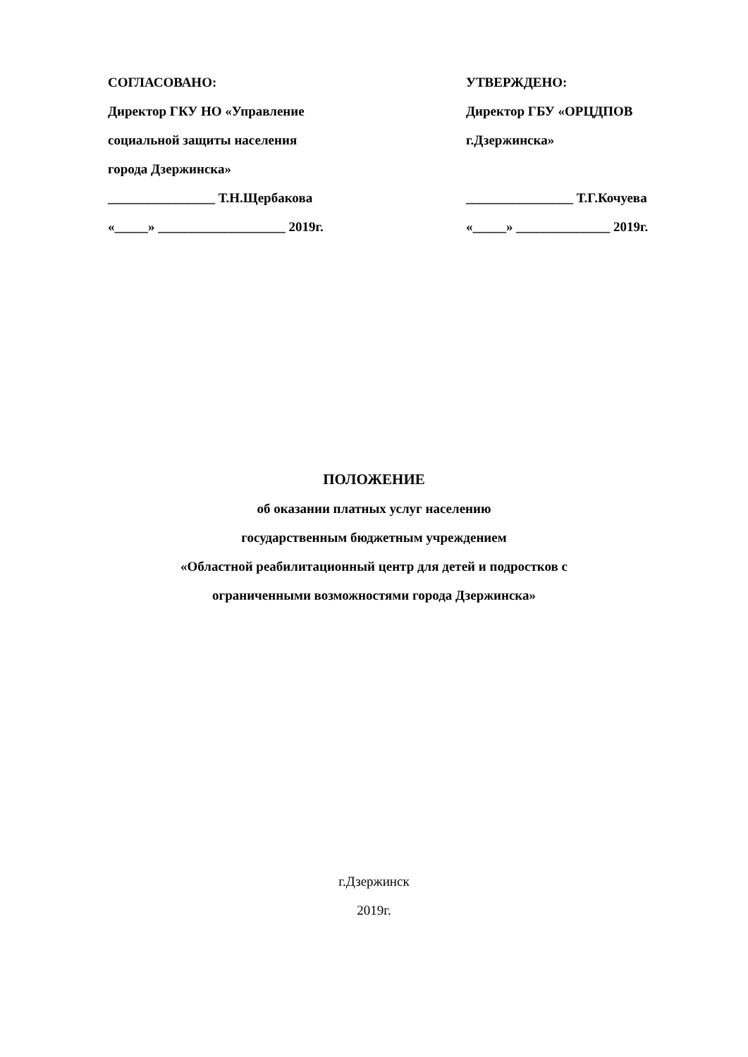СОГЛАСОВАНО:
Директор ГКУ НО «Управление
социальной защиты населения
города Дзержинска»
________________ Т.Н.Щербакова
«_____» ___________________ 2019г.
УТВЕРЖДЕНО:
Директор ГБУ «ОРЦДПОВ
г.Дзержинска»
________________ Т.Г.Кочуева
«_____» ______________ 2019г.
ПОЛОЖЕНИЕ
об оказании платных услуг населению
государственным бюджетным учреждением
«Областной реабилитационный центр для детей и подростков с
ограниченными возможностями города Дзержинска»
г.Дзержинск
2019г.